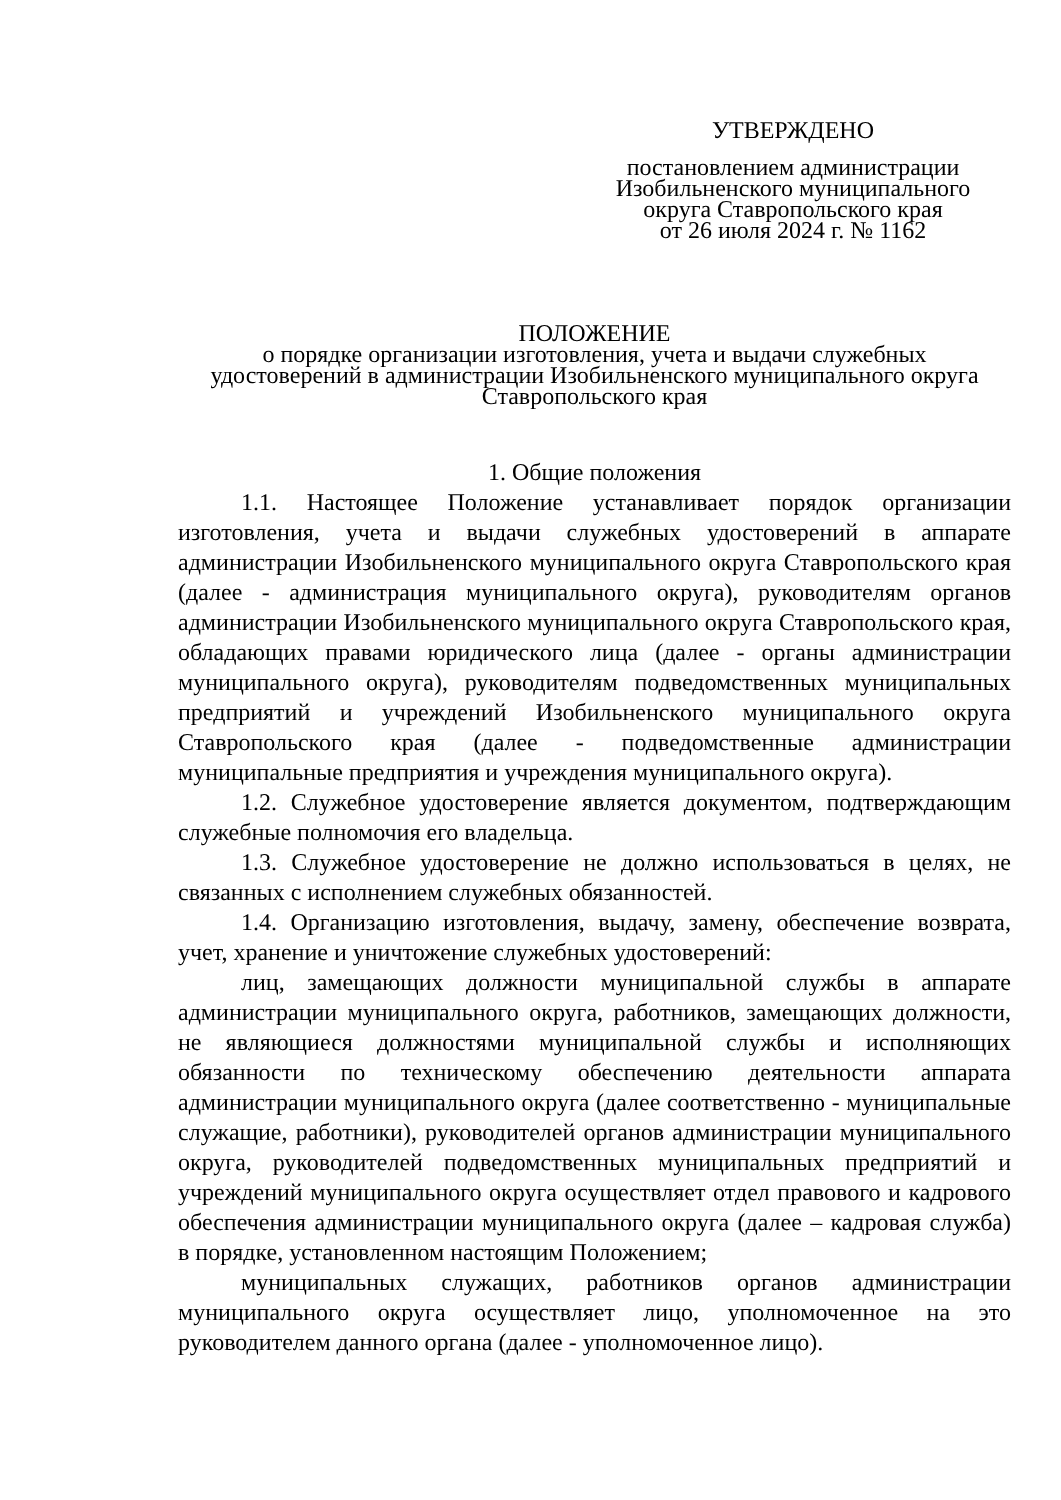УТВЕРЖДЕНО
постановлением администрации
Изобильненского муниципального
округа Ставропольского края
от 26 июля 2024 г. № 1162
ПОЛОЖЕНИЕ
о порядке организации изготовления, учета и выдачи служебных
удостоверений в администрации Изобильненского муниципального округа
Ставропольского края
1. Общие положения
1.1. Настоящее Положение устанавливает порядок организации изготовления, учета и выдачи служебных удостоверений в аппарате администрации Изобильненского муниципального округа Ставропольского края (далее - администрация муниципального округа), руководителям органов администрации Изобильненского муниципального округа Ставропольского края, обладающих правами юридического лица (далее - органы администрации муниципального округа), руководителям подведомственных муниципальных предприятий и учреждений Изобильненского муниципального округа Ставропольского края (далее - подведомственные администрации муниципальные предприятия и учреждения муниципального округа).
1.2. Служебное удостоверение является документом, подтверждающим служебные полномочия его владельца.
1.3. Служебное удостоверение не должно использоваться в целях, не связанных с исполнением служебных обязанностей.
1.4. Организацию изготовления, выдачу, замену, обеспечение возврата, учет, хранение и уничтожение служебных удостоверений:
лиц, замещающих должности муниципальной службы в аппарате администрации муниципального округа, работников, замещающих должности, не являющиеся должностями муниципальной службы и исполняющих обязанности по техническому обеспечению деятельности аппарата администрации муниципального округа (далее соответственно - муниципальные служащие, работники), руководителей органов администрации муниципального округа, руководителей подведомственных муниципальных предприятий и учреждений муниципального округа осуществляет отдел правового и кадрового обеспечения администрации муниципального округа (далее – кадровая служба) в порядке, установленном настоящим Положением;
муниципальных служащих, работников органов администрации муниципального округа осуществляет лицо, уполномоченное на это руководителем данного органа (далее - уполномоченное лицо).